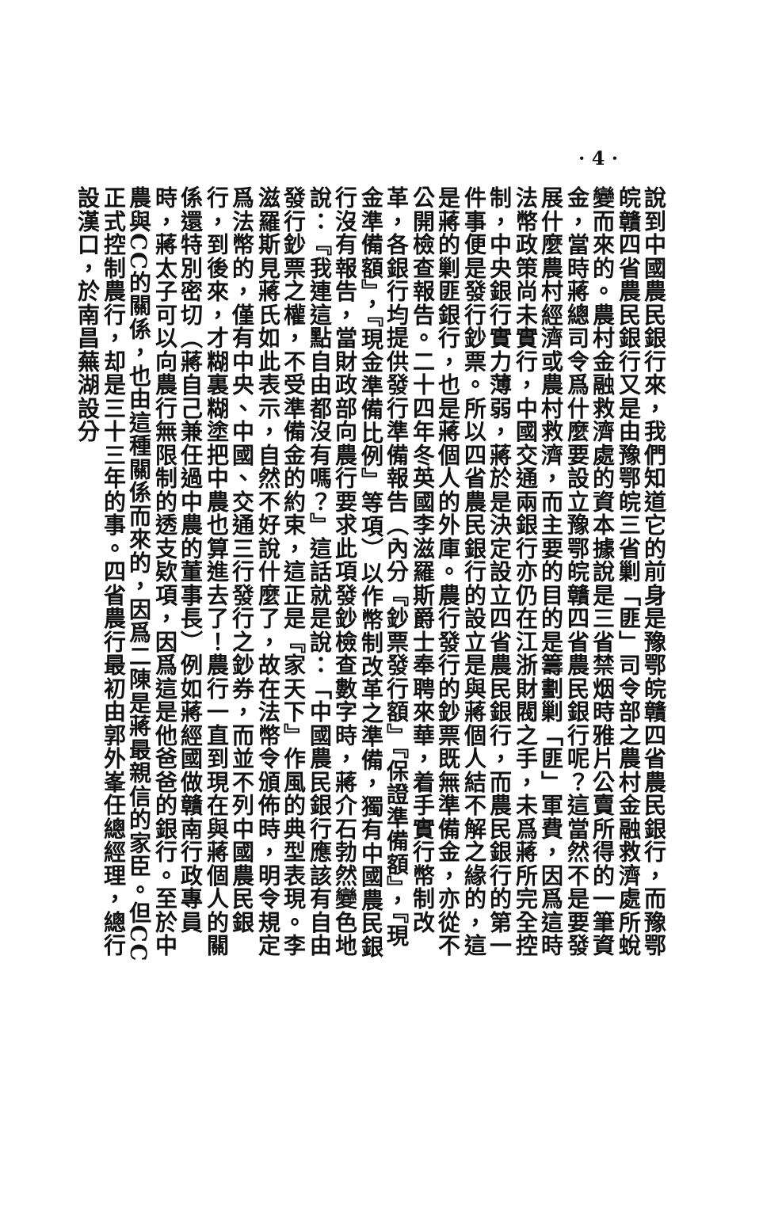· 4 ·
說到中國農民銀行來，我們知道它的前身是豫鄂皖贛四省農民銀行，而豫鄂皖贛四省農民銀行又是由豫鄂皖三省剿「匪」司令部之農村金融救濟處所蛻變而來的。農村金融救濟處的資本據說是三省禁烟時雅片公賣所得的一筆資金，當時蔣總司令爲什麼要設立豫鄂皖贛四省農民銀行呢？這當然不是要發展什麼農村經濟或農村救濟，而主要的目的是籌劃剿「匪」軍費，因爲這時法幣政策尚未實行，中國交通兩銀行亦仍在江浙財閥之手，未爲蔣所完全控制，中央銀行實力薄弱，蔣於是決定設立四省農民銀行，而農民銀行的第一件事便是發行鈔票。所以四省農民銀行的設立是與蔣個人結不解之緣的，這是蔣的剿匪銀行，也是蔣個人的外庫。農行發行的鈔票既無準備金，亦從不公開檢查報告。二十四年冬英國李滋羅斯爵士奉聘來華，着手實行幣制改革，各銀行均提供發行準備報告（內分『鈔票發行額』『保證準備額』，『現金準備額』，『現金準備比例』等項）以作幣制改革之準備，獨有中國農民銀行沒有報告，當財政部向農行要求此項發鈔檢查數字時，蔣介石勃然變色地說：『我連這點自由都沒有嗎？』這話就是說：「中國農民銀行應該有自由發行鈔票之權，不受準備金的約束，這正是『家天下』作風的典型表現。李滋羅斯見蔣氏如此表示，自然不好說什麼了，故在法幣令頒佈時，明令規定爲法幣的，僅有中央、中國、交通三行發行之鈔券，而並不列中國農民銀行，到後來，才糊裏糊塗把中農也算進去了！農行一直到現在與蔣個人的關係還特別密切（蔣自己兼任過中農的董事長）例如蔣經國做贛南行政專員時，蔣太子可以向農行無限制的透支欵項，因爲這是他爸爸的銀行。至於中農與CC的關係，也由這種關係而來的，因爲二陳是蔣最親信的家臣。但CC正式控制農行，却是三十三年的事。四省農行最初由郭外峯任總經理，總行設漢口，於南昌蕪湖設分